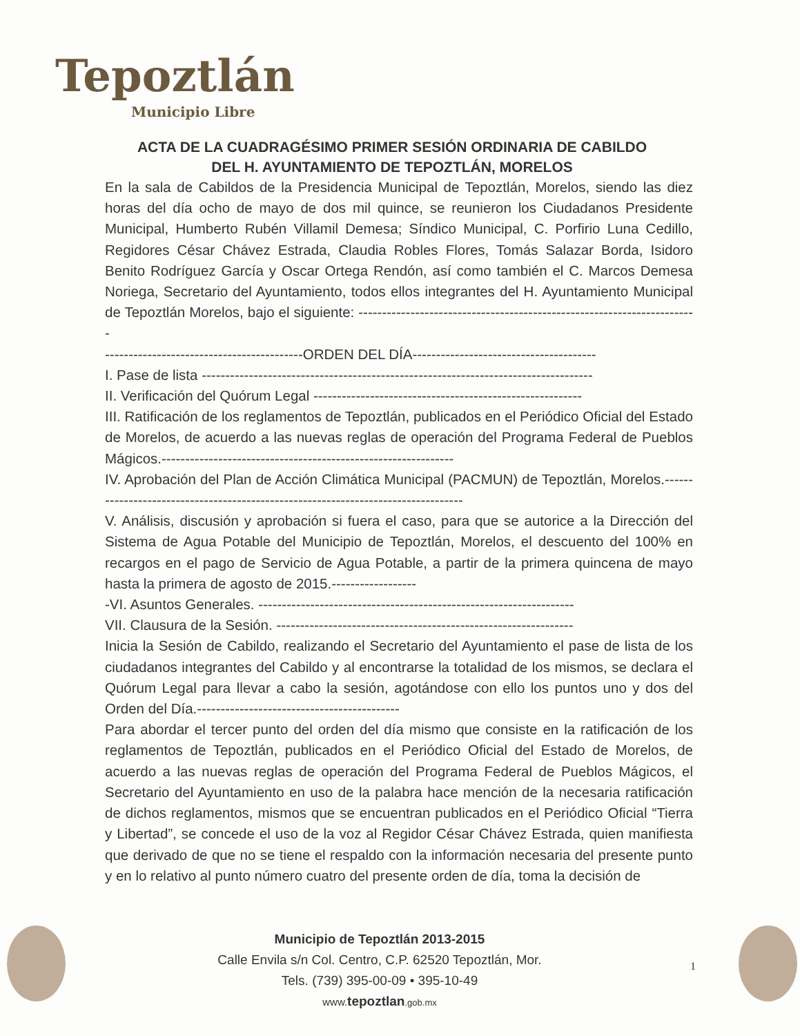Tepoztlán
Municipio Libre
ACTA DE LA CUADRAGÉSIMO PRIMER SESIÓN ORDINARIA DE CABILDO
DEL H. AYUNTAMIENTO DE TEPOZTLÁN, MORELOS
En la sala de Cabildos de la Presidencia Municipal de Tepoztlán, Morelos, siendo las diez horas del día ocho de mayo de dos mil quince, se reunieron los Ciudadanos Presidente Municipal, Humberto Rubén Villamil Demesa; Síndico Municipal, C. Porfirio Luna Cedillo, Regidores César Chávez Estrada, Claudia Robles Flores, Tomás Salazar Borda, Isidoro Benito Rodríguez García y Oscar Ortega Rendón, así como también el C. Marcos Demesa Noriega, Secretario del Ayuntamiento, todos ellos integrantes del H. Ayuntamiento Municipal de Tepoztlán Morelos, bajo el siguiente: ------------------------------------------------------------------------
------------------------------------------ORDEN DEL DÍA---------------------------------------
I. Pase de lista -----------------------------------------------------------------------------------
II. Verificación del Quórum Legal ---------------------------------------------------------
III. Ratificación de los reglamentos de Tepoztlán, publicados en el Periódico Oficial del Estado de Morelos, de acuerdo a las nuevas reglas de operación del Programa Federal de Pueblos Mágicos.--------------------------------------------------------------
IV. Aprobación del Plan de Acción Climática Municipal (PACMUN) de Tepoztlán, Morelos.----------------------------------------------------------------------------------
V. Análisis, discusión y aprobación si fuera el caso, para que se autorice a la Dirección del Sistema de Agua Potable del Municipio de Tepoztlán, Morelos, el descuento del 100% en recargos en el pago de Servicio de Agua Potable, a partir de la primera quincena de mayo hasta la primera de agosto de 2015.------------------
-VI. Asuntos Generales. -------------------------------------------------------------------
VII. Clausura de la Sesión. ---------------------------------------------------------------
Inicia la Sesión de Cabildo, realizando el Secretario del Ayuntamiento el pase de lista de los ciudadanos integrantes del Cabildo y al encontrarse la totalidad de los mismos, se declara el Quórum Legal para llevar a cabo la sesión, agotándose con ello los puntos uno y dos del Orden del Día.-------------------------------------------
Para abordar el tercer punto del orden del día mismo que consiste en la ratificación de los reglamentos de Tepoztlán, publicados en el Periódico Oficial del Estado de Morelos, de acuerdo a las nuevas reglas de operación del Programa Federal de Pueblos Mágicos, el Secretario del Ayuntamiento en uso de la palabra hace mención de la necesaria ratificación de dichos reglamentos, mismos que se encuentran publicados en el Periódico Oficial “Tierra y Libertad”, se concede el uso de la voz al Regidor César Chávez Estrada, quien manifiesta que derivado de que no se tiene el respaldo con la información necesaria del presente punto y en lo relativo al punto número cuatro del presente orden de día, toma la decisión de
Municipio de Tepoztlán 2013-2015
Calle Envila s/n Col. Centro, C.P. 62520 Tepoztlán, Mor.
Tels. (739) 395-00-09 • 395-10-49
www. tepoztlan.gob.mx
1